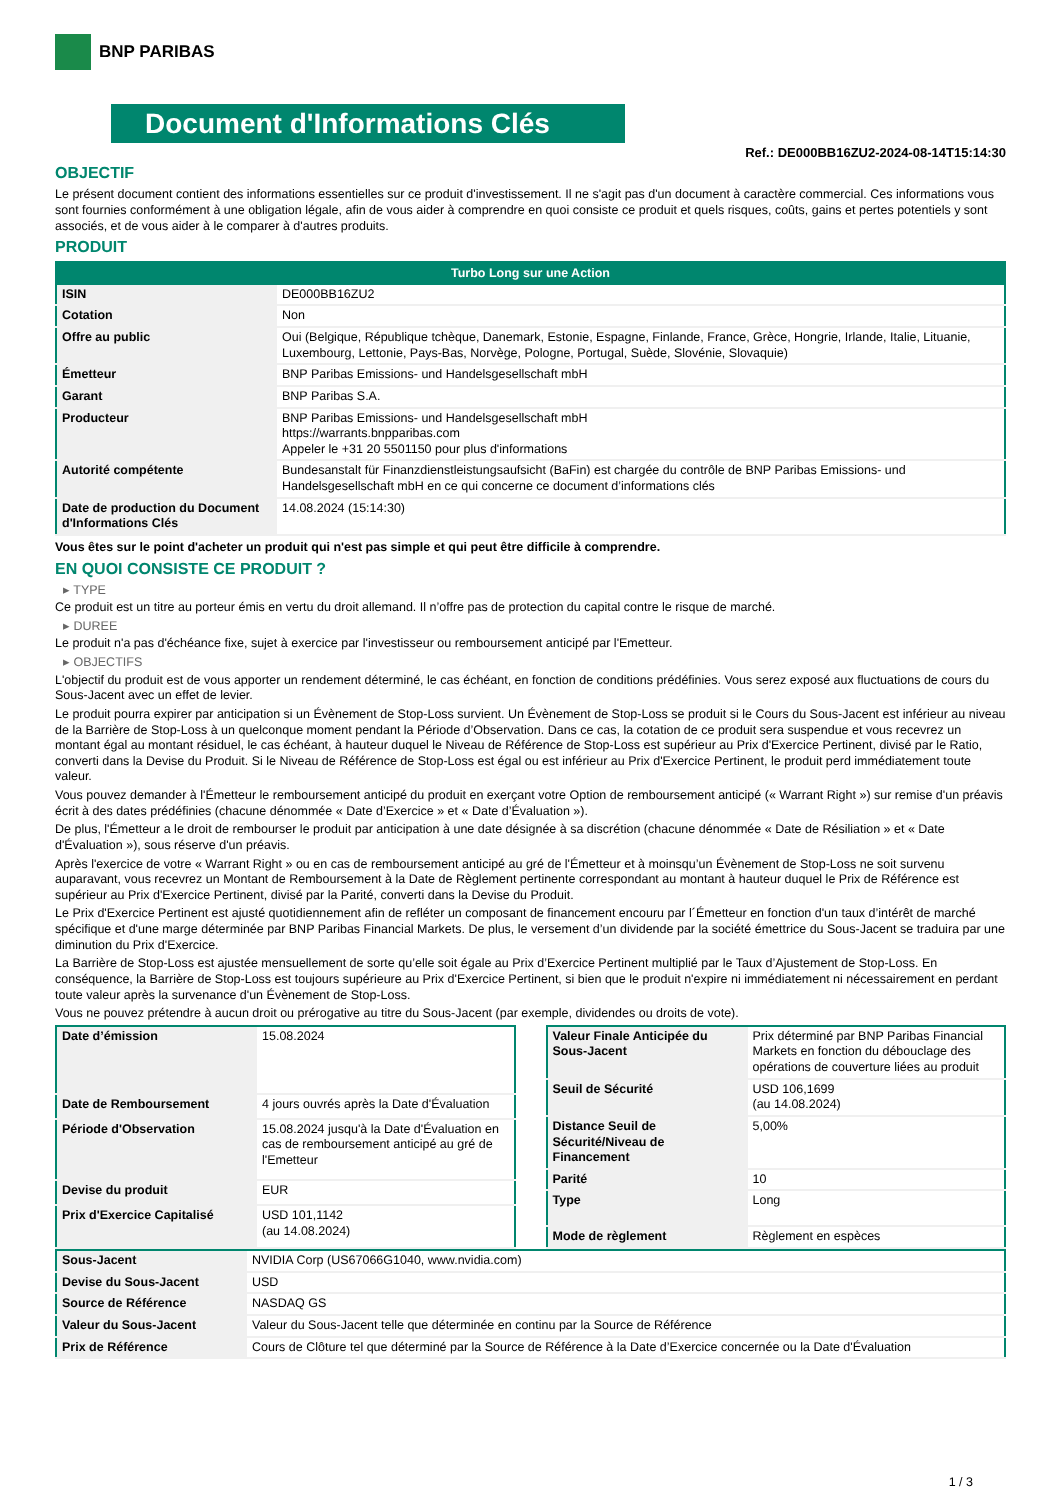BNP PARIBAS
Document d'Informations Clés
Ref.: DE000BB16ZU2-2024-08-14T15:14:30
OBJECTIF
Le présent document contient des informations essentielles sur ce produit d'investissement. Il ne s'agit pas d'un document à caractère commercial. Ces informations vous sont fournies conformément à une obligation légale, afin de vous aider à comprendre en quoi consiste ce produit et quels risques, coûts, gains et pertes potentiels y sont associés, et de vous aider à le comparer à d'autres produits.
PRODUIT
| Turbo Long sur une Action | |
| --- | --- |
| ISIN | DE000BB16ZU2 |
| Cotation | Non |
| Offre au public | Oui (Belgique, République tchèque, Danemark, Estonie, Espagne, Finlande, France, Grèce, Hongrie, Irlande, Italie, Lituanie, Luxembourg, Lettonie, Pays-Bas, Norvège, Pologne, Portugal, Suède, Slovénie, Slovaquie) |
| Émetteur | BNP Paribas Emissions- und Handelsgesellschaft mbH |
| Garant | BNP Paribas S.A. |
| Producteur | BNP Paribas Emissions- und Handelsgesellschaft mbH https://warrants.bnpparibas.com Appeler le +31 20 5501150 pour plus d'informations |
| Autorité compétente | Bundesanstalt für Finanzdienstleistungsaufsicht (BaFin) est chargée du contrôle de BNP Paribas Emissions- und Handelsgesellschaft mbH en ce qui concerne ce document d’informations clés |
| Date de production du Document d'Informations Clés | 14.08.2024 (15:14:30) |
Vous êtes sur le point d'acheter un produit qui n'est pas simple et qui peut être difficile à comprendre.
EN QUOI CONSISTE CE PRODUIT ?
▸ TYPE
Ce produit est un titre au porteur émis en vertu du droit allemand. Il n’offre pas de protection du capital contre le risque de marché.
▸ DUREE
Le produit n'a pas d'échéance fixe, sujet à exercice par l'investisseur ou remboursement anticipé par l'Emetteur.
▸ OBJECTIFS
L'objectif du produit est de vous apporter un rendement déterminé, le cas échéant, en fonction de conditions prédéfinies. Vous serez exposé aux fluctuations de cours du Sous-Jacent avec un effet de levier.
Le produit pourra expirer par anticipation si un Évènement de Stop-Loss survient. Un Évènement de Stop-Loss se produit si le Cours du Sous-Jacent est inférieur au niveau de la Barrière de Stop-Loss à un quelconque moment pendant la Période d’Observation. Dans ce cas, la cotation de ce produit sera suspendue et vous recevrez un montant égal au montant résiduel, le cas échéant, à hauteur duquel le Niveau de Référence de Stop-Loss est supérieur au Prix d'Exercice Pertinent, divisé par le Ratio, converti dans la Devise du Produit. Si le Niveau de Référence de Stop-Loss est égal ou est inférieur au Prix d'Exercice Pertinent, le produit perd immédiatement toute valeur.
Vous pouvez demander à l'Émetteur le remboursement anticipé du produit en exerçant votre Option de remboursement anticipé (« Warrant Right ») sur remise d'un préavis écrit à des dates prédéfinies (chacune dénommée « Date d’Exercice » et « Date d’Évaluation »).
De plus, l'Émetteur a le droit de rembourser le produit par anticipation à une date désignée à sa discrétion (chacune dénommée « Date de Résiliation » et « Date d'Évaluation »), sous réserve d'un préavis.
Après l'exercice de votre « Warrant Right » ou en cas de remboursement anticipé au gré de l'Émetteur et à moinsqu’un Évènement de Stop-Loss ne soit survenu auparavant, vous recevrez un Montant de Remboursement à la Date de Règlement pertinente correspondant au montant à hauteur duquel le Prix de Référence est supérieur au Prix d'Exercice Pertinent, divisé par la Parité, converti dans la Devise du Produit.
Le Prix d'Exercice Pertinent est ajusté quotidiennement afin de refléter un composant de financement encouru par l´Émetteur en fonction d'un taux d’intérêt de marché spécifique et d'une marge déterminée par BNP Paribas Financial Markets. De plus, le versement d’un dividende par la société émettrice du Sous-Jacent se traduira par une diminution du Prix d'Exercice.
La Barrière de Stop-Loss est ajustée mensuellement de sorte qu’elle soit égale au Prix d’Exercice Pertinent multiplié par le Taux d’Ajustement de Stop-Loss. En conséquence, la Barrière de Stop-Loss est toujours supérieure au Prix d'Exercice Pertinent, si bien que le produit n'expire ni immédiatement ni nécessairement en perdant toute valeur après la survenance d'un Évènement de Stop-Loss.
Vous ne pouvez prétendre à aucun droit ou prérogative au titre du Sous-Jacent (par exemple, dividendes ou droits de vote).
| Date d’émission | 15.08.2024 |
| Date de Remboursement | 4 jours ouvrés après la Date d'Évaluation |
| Période d'Observation | 15.08.2024 jusqu'à la Date d'Évaluation en cas de remboursement anticipé au gré de l'Emetteur |
| Devise du produit | EUR |
| Prix d'Exercice Capitalisé | USD 101,1142 (au 14.08.2024) |
| Valeur Finale Anticipée du Sous-Jacent | Prix déterminé par BNP Paribas Financial Markets en fonction du débouclage des opérations de couverture liées au produit |
| Seuil de Sécurité | USD 106,1699 (au 14.08.2024) |
| Distance Seuil de Sécurité/Niveau de Financement | 5,00% |
| Parité | 10 |
| Type | Long |
| Mode de règlement | Règlement en espèces |
| Sous-Jacent | NVIDIA Corp (US67066G1040, www.nvidia.com) |
| Devise du Sous-Jacent | USD |
| Source de Référence | NASDAQ GS |
| Valeur du Sous-Jacent | Valeur du Sous-Jacent telle que déterminée en continu par la Source de Référence |
| Prix de Référence | Cours de Clôture tel que déterminé par la Source de Référence à la Date d’Exercice concernée ou la Date d'Évaluation |
1 / 3